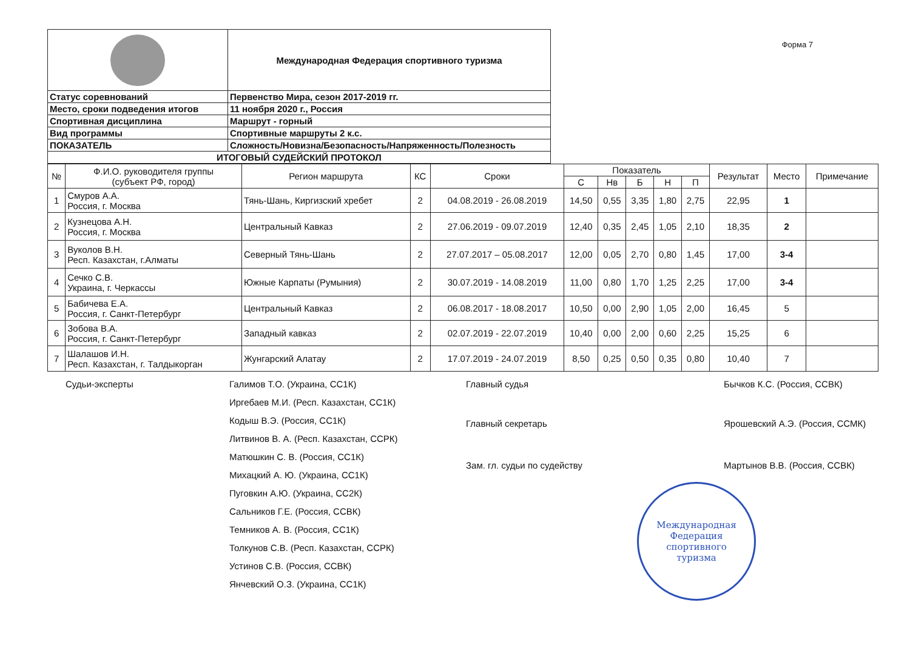| | Международная Федерация спортивного туризма |
| Статус соревнований | Первенство Мира, сезон 2017-2019 гг. |
| Место, сроки подведения итогов | 11 ноября 2020 г., Россия |
| Спортивная дисциплина | Маршрут - горный |
| Вид программы | Спортивные маршруты 2 к.с. |
| ПОКАЗАТЕЛЬ | Сложность/Новизна/Безопасность/Напряженность/Полезность |
| ИТОГОВЫЙ СУДЕЙСКИЙ ПРОТОКОЛ | |
Форма 7
| № | Ф.И.О. руководителя группы (субъект РФ, город) | Регион маршрута | КС | Сроки | Показатель | | | | | Результат | Место | Примечание |
| --- | --- | --- | --- | --- | --- | --- | --- | --- | --- | --- | --- | --- |
| | | | | | С | Нв | Б | Н | П | | | |
| 1 | Смуров А.А. Россия, г. Москва | Тянь-Шань, Киргизский хребет | 2 | 04.08.2019 - 26.08.2019 | 14,50 | 0,55 | 3,35 | 1,80 | 2,75 | 22,95 | 1 | |
| 2 | Кузнецова А.Н. Россия, г. Москва | Центральный Кавказ | 2 | 27.06.2019 - 09.07.2019 | 12,40 | 0,35 | 2,45 | 1,05 | 2,10 | 18,35 | 2 | |
| 3 | Вуколов В.Н. Респ. Казахстан, г.Алматы | Северный Тянь-Шань | 2 | 27.07.2017 – 05.08.2017 | 12,00 | 0,05 | 2,70 | 0,80 | 1,45 | 17,00 | 3-4 | |
| 4 | Сечко С.В. Украина, г. Черкассы | Южные Карпаты (Румыния) | 2 | 30.07.2019 - 14.08.2019 | 11,00 | 0,80 | 1,70 | 1,25 | 2,25 | 17,00 | 3-4 | |
| 5 | Бабичева Е.А. Россия, г. Санкт-Петербург | Центральный Кавказ | 2 | 06.08.2017 - 18.08.2017 | 10,50 | 0,00 | 2,90 | 1,05 | 2,00 | 16,45 | 5 | |
| 6 | Зобова В.А. Россия, г. Санкт-Петербург | Западный кавказ | 2 | 02.07.2019 - 22.07.2019 | 10,40 | 0,00 | 2,00 | 0,60 | 2,25 | 15,25 | 6 | |
| 7 | Шалашов И.Н. Респ. Казахстан, г. Талдыкорган | Жунгарский Алатау | 2 | 17.07.2019 - 24.07.2019 | 8,50 | 0,25 | 0,50 | 0,35 | 0,80 | 10,40 | 7 | |
Судьи-эксперты Галимов Т.О. (Украина, СС1К)
Иргебаев М.И. (Респ. Казахстан, СС1К)
Кодыш В.Э. (Россия, СС1К)
Литвинов В. А. (Респ. Казахстан, ССРК)
Матюшкин С. В. (Россия, СС1К)
Михацкий А. Ю. (Украина, СС1К)
Пуговкин А.Ю. (Украина, СС2К)
Сальников Г.Е. (Россия, ССВК)
Темников А. В. (Россия, СС1К)
Толкунов С.В. (Респ. Казахстан, ССРК)
Устинов С.В. (Россия, ССВК)
Янчевский О.З. (Украина, СС1К)
Главный судья
Главный секретарь
Зам. гл. судьи по судейству
Бычков К.С. (Россия, ССВК)
Ярошевский А.Э. (Россия, ССМК)
Мартынов В.В. (Россия, ССВК)
Международная
Федерация
спортивного
туризма